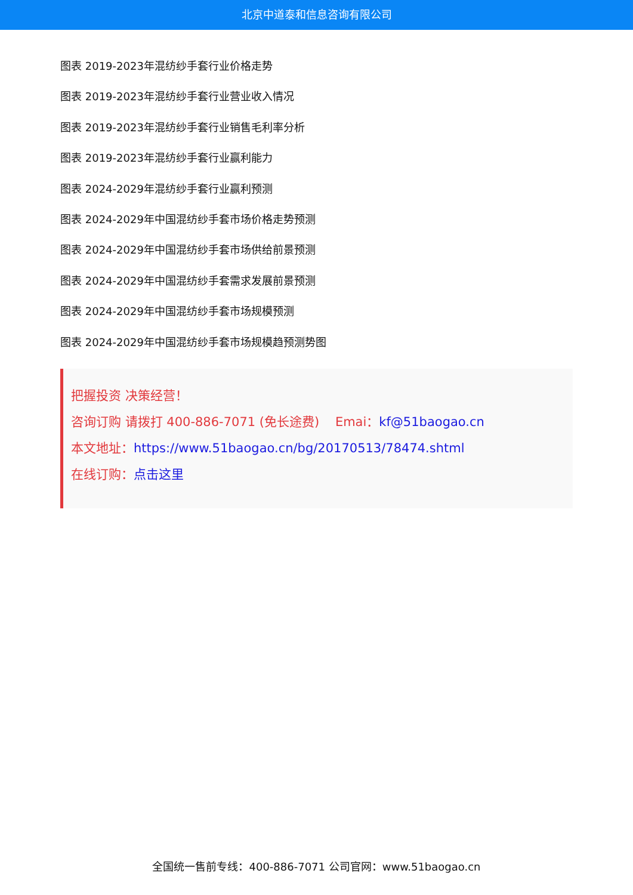北京中道泰和信息咨询有限公司
图表 2019-2023年混纺纱手套行业价格走势
图表 2019-2023年混纺纱手套行业营业收入情况
图表 2019-2023年混纺纱手套行业销售毛利率分析
图表 2019-2023年混纺纱手套行业赢利能力
图表 2024-2029年混纺纱手套行业赢利预测
图表 2024-2029年中国混纺纱手套市场价格走势预测
图表 2024-2029年中国混纺纱手套市场供给前景预测
图表 2024-2029年中国混纺纱手套需求发展前景预测
图表 2024-2029年中国混纺纱手套市场规模预测
图表 2024-2029年中国混纺纱手套市场规模趋预测势图
把握投资 决策经营！
咨询订购 请拨打 400-886-7071 (免长途费) Emai：kf@51baogao.cn
本文地址：https://www.51baogao.cn/bg/20170513/78474.shtml
在线订购：点击这里
全国统一售前专线：400-886-7071 公司官网：www.51baogao.cn